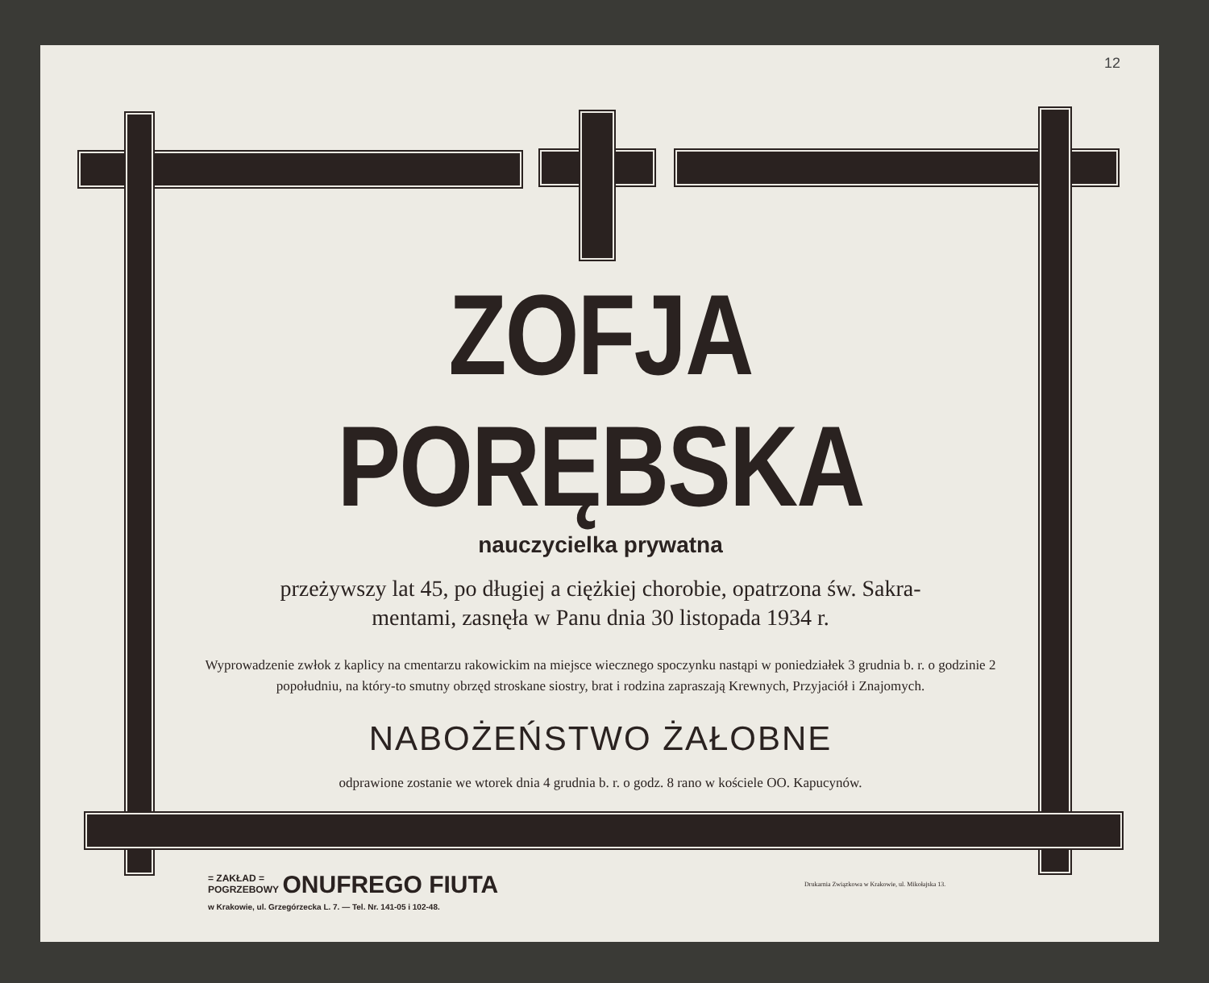12
ZOFJA PORĘBSKA
nauczycielka prywatna
przeżywszy lat 45, po długiej a ciężkiej chorobie, opatrzona św. Sakra-
mentami, zasnęła w Panu dnia 30 listopada 1934 r.
Wyprowadzenie zwłok z kaplicy na cmentarzu rakowickim na miejsce wiecznego spoczynku nastąpi w poniedziałek 3 grudnia b. r. o godzinie 2 popołudniu, na który-to smutny obrzęd stroskane siostry, brat i rodzina zapraszają Krewnych, Przyjaciół i Znajomych.
NABOŻEŃSTWO ŻAŁOBNE
odprawione zostanie we wtorek dnia 4 grudnia b. r. o godz. 8 rano w kościele OO. Kapucynów.
= ZAKŁAD =
POGRZEBOWY ONUFREGO FIUTA
w Krakowie, ul. Grzegórzecka L. 7. — Tel. Nr. 141-05 i 102-48.
Drukarnia Związkowa w Krakowie, ul. Mikołajska 13.